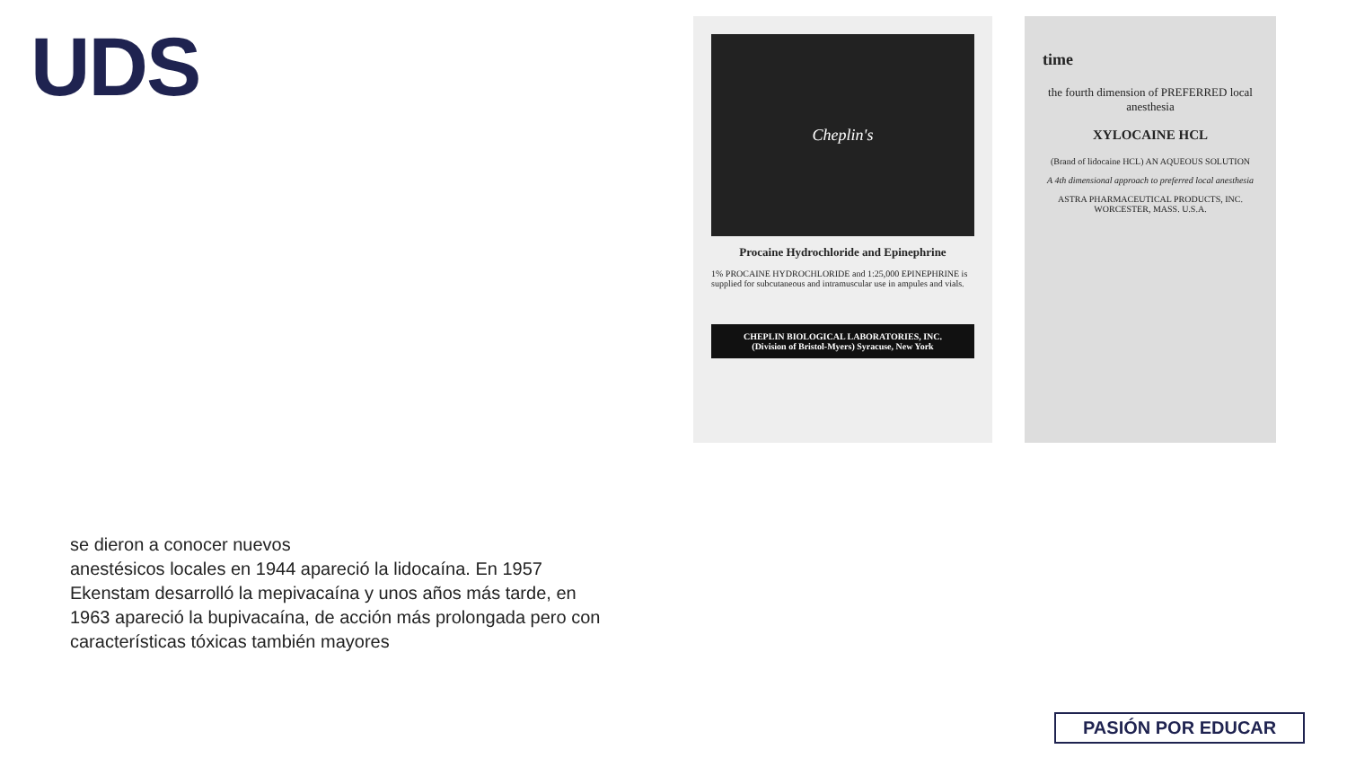UDS
Cheplin's
Procaine Hydrochloride and Epinephrine
1% PROCAINE HYDROCHLORIDE and 1:25,000 EPINEPHRINE is supplied for subcutaneous and intramuscular use in ampules and vials.
CHEPLIN BIOLOGICAL LABORATORIES, INC.
(Division of Bristol-Myers) Syracuse, New York
time
the fourth dimension of PREFERRED local anesthesia
XYLOCAINE HCL
(Brand of lidocaine HCL) AN AQUEOUS SOLUTION
A 4th dimensional approach to preferred local anesthesia
ASTRA PHARMACEUTICAL PRODUCTS, INC. WORCESTER, MASS. U.S.A.
se dieron a conocer nuevos
anestésicos locales en 1944 apareció la lidocaína. En 1957 Ekenstam desarrolló la mepivacaína y unos años más tarde, en 1963 apareció la bupivacaína, de acción más prolongada pero con características tóxicas también mayores
PASIÓN POR EDUCAR